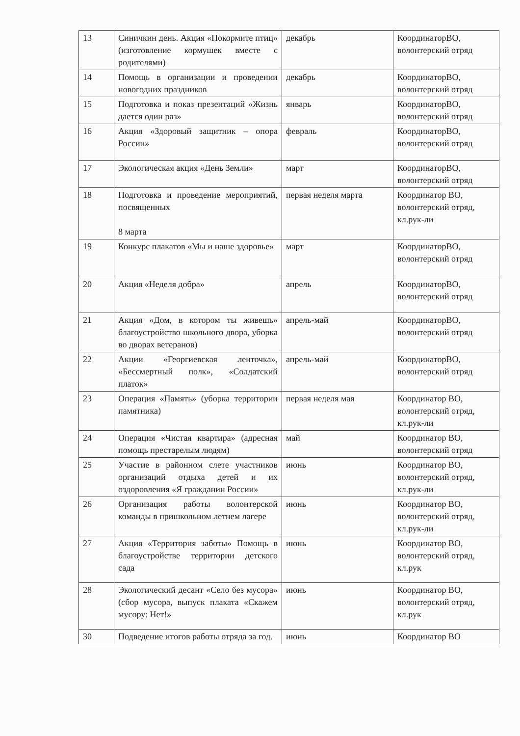| 13 | Синичкин день. Акция «Покормите птиц» (изготовление кормушек вместе с родителями) | декабрь | КоординаторВО, волонтерский отряд |
| 14 | Помощь в организации и проведении новогодних праздников | декабрь | КоординаторВО, волонтерский отряд |
| 15 | Подготовка и показ презентаций «Жизнь дается один раз» | январь | КоординаторВО, волонтерский отряд |
| 16 | Акция «Здоровый защитник – опора России» | февраль | КоординаторВО, волонтерский отряд |
| 17 | Экологическая акция «День Земли» | март | КоординаторВО, волонтерский отряд |
| 18 | Подготовка и проведение мероприятий, посвященных 8 марта | первая неделя марта | Координатор ВО, волонтерский отряд, кл.рук-ли |
| 19 | Конкурс плакатов «Мы и наше здоровье» | март | КоординаторВО, волонтерский отряд |
| 20 | Акция «Неделя добра» | апрель | КоординаторВО, волонтерский отряд |
| 21 | Акция «Дом, в котором ты живешь» благоустройство школьного двора, уборка во дворах ветеранов) | апрель-май | КоординаторВО, волонтерский отряд |
| 22 | Акции «Георгиевская ленточка», «Бессмертный полк», «Солдатский платок» | апрель-май | КоординаторВО, волонтерский отряд |
| 23 | Операция «Память» (уборка территории памятника) | первая неделя мая | Координатор ВО, волонтерский отряд, кл.рук-ли |
| 24 | Операция «Чистая квартира» (адресная помощь престарелым людям) | май | Координатор ВО, волонтерский отряд |
| 25 | Участие в районном слете участников организаций отдыха детей и их оздоровления «Я гражданин России» | июнь | Координатор ВО, волонтерский отряд, кл.рук-ли |
| 26 | Организация работы волонтерской команды в пришкольном летнем лагере | июнь | Координатор ВО, волонтерский отряд, кл.рук-ли |
| 27 | Акция «Территория заботы» Помощь в благоустройстве территории детского сада | июнь | Координатор ВО, волонтерский отряд, кл.рук |
| 28 | Экологический десант «Село без мусора» (сбор мусора, выпуск плаката «Скажем мусору: Нет!» | июнь | Координатор ВО, волонтерский отряд, кл.рук |
| 30 | Подведение итогов работы отряда за год. | июнь | Координатор ВО |